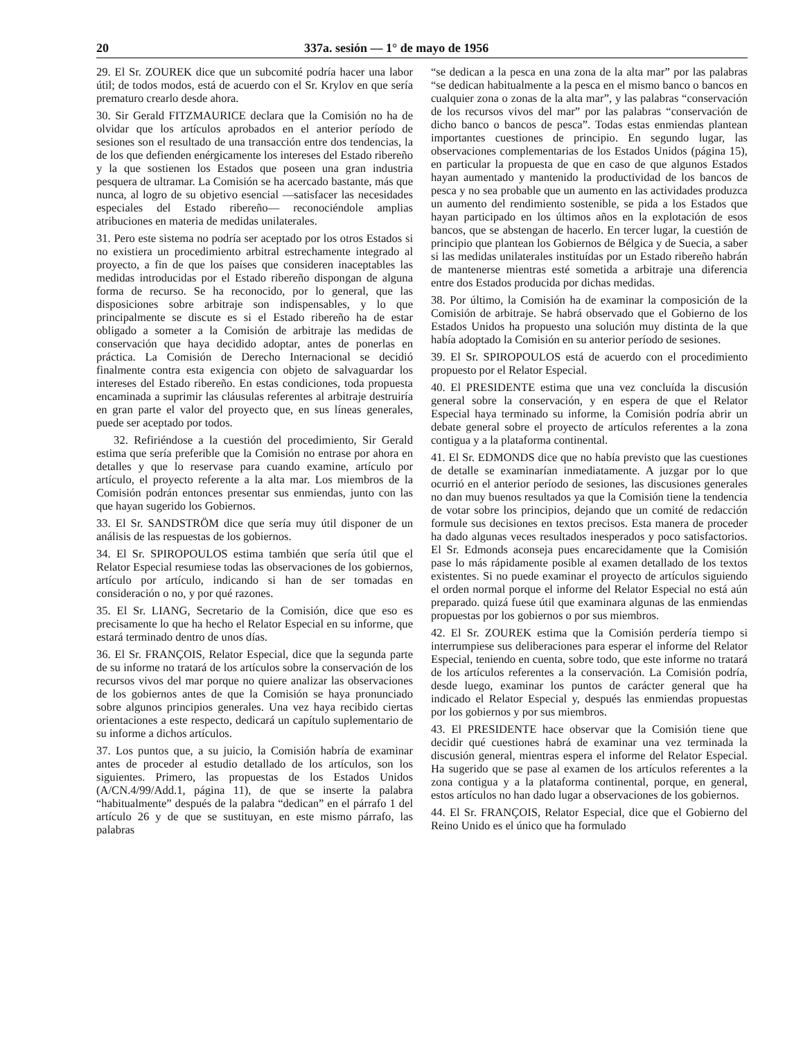20 337a. sesión — 1° de mayo de 1956
29. El Sr. ZOUREK dice que un subcomité podría hacer una labor útil; de todos modos, está de acuerdo con el Sr. Krylov en que sería prematuro crearlo desde ahora.
30. Sir Gerald FITZMAURICE declara que la Comisión no ha de olvidar que los artículos aprobados en el anterior período de sesiones son el resultado de una transacción entre dos tendencias, la de los que defienden enérgicamente los intereses del Estado ribereño y la que sostienen los Estados que poseen una gran industria pesquera de ultramar. La Comisión se ha acercado bastante, más que nunca, al logro de su objetivo esencial —satisfacer las necesidades especiales del Estado ribereño— reconociéndole amplias atribuciones en materia de medidas unilaterales.
31. Pero este sistema no podría ser aceptado por los otros Estados si no existiera un procedimiento arbitral estrechamente integrado al proyecto, a fin de que los países que consideren inaceptables las medidas introducidas por el Estado ribereño dispongan de alguna forma de recurso. Se ha reconocido, por lo general, que las disposiciones sobre arbitraje son indispensables, y lo que principalmente se discute es si el Estado ribereño ha de estar obligado a someter a la Comisión de arbitraje las medidas de conservación que haya decidido adoptar, antes de ponerlas en práctica. La Comisión de Derecho Internacional se decidió finalmente contra esta exigencia con objeto de salvaguardar los intereses del Estado ribereño. En estas condiciones, toda propuesta encaminada a suprimir las cláusulas referentes al arbitraje destruiría en gran parte el valor del proyecto que, en sus líneas generales, puede ser aceptado por todos.
32. Refiriéndose a la cuestión del procedimiento, Sir Gerald estima que sería preferible que la Comisión no entrase por ahora en detalles y que lo reservase para cuando examine, artículo por artículo, el proyecto referente a la alta mar. Los miembros de la Comisión podrán entonces presentar sus enmiendas, junto con las que hayan sugerido los Gobiernos.
33. El Sr. SANDSTRÖM dice que sería muy útil disponer de un análisis de las respuestas de los gobiernos.
34. El Sr. SPIROPOULOS estima también que sería útil que el Relator Especial resumiese todas las observaciones de los gobiernos, artículo por artículo, indicando si han de ser tomadas en consideración o no, y por qué razones.
35. El Sr. LIANG, Secretario de la Comisión, dice que eso es precisamente lo que ha hecho el Relator Especial en su informe, que estará terminado dentro de unos días.
36. El Sr. FRANÇOIS, Relator Especial, dice que la segunda parte de su informe no tratará de los artículos sobre la conservación de los recursos vivos del mar porque no quiere analizar las observaciones de los gobiernos antes de que la Comisión se haya pronunciado sobre algunos principios generales. Una vez haya recibido ciertas orientaciones a este respecto, dedicará un capítulo suplementario de su informe a dichos artículos.
37. Los puntos que, a su juicio, la Comisión habría de examinar antes de proceder al estudio detallado de los artículos, son los siguientes. Primero, las propuestas de los Estados Unidos (A/CN.4/99/Add.1, página 11), de que se inserte la palabra “habitualmente” después de la palabra “dedican” en el párrafo 1 del artículo 26 y de que se sustituyan, en este mismo párrafo, las palabras
“se dedican a la pesca en una zona de la alta mar” por las palabras “se dedican habitualmente a la pesca en el mismo banco o bancos en cualquier zona o zonas de la alta mar”, y las palabras “conservación de los recursos vivos del mar” por las palabras “conservación de dicho banco o bancos de pesca”. Todas estas enmiendas plantean importantes cuestiones de principio. En segundo lugar, las observaciones complementarias de los Estados Unidos (página 15), en particular la propuesta de que en caso de que algunos Estados hayan aumentado y mantenido la productividad de los bancos de pesca y no sea probable que un aumento en las actividades produzca un aumento del rendimiento sostenible, se pida a los Estados que hayan participado en los últimos años en la explotación de esos bancos, que se abstengan de hacerlo. En tercer lugar, la cuestión de principio que plantean los Gobiernos de Bélgica y de Suecia, a saber si las medidas unilaterales instituídas por un Estado ribereño habrán de mantenerse mientras esté sometida a arbitraje una diferencia entre dos Estados producida por dichas medidas.
38. Por último, la Comisión ha de examinar la composición de la Comisión de arbitraje. Se habrá observado que el Gobierno de los Estados Unidos ha propuesto una solución muy distinta de la que había adoptado la Comisión en su anterior período de sesiones.
39. El Sr. SPIROPOULOS está de acuerdo con el procedimiento propuesto por el Relator Especial.
40. El PRESIDENTE estima que una vez concluída la discusión general sobre la conservación, y en espera de que el Relator Especial haya terminado su informe, la Comisión podría abrir un debate general sobre el proyecto de artículos referentes a la zona contigua y a la plataforma continental.
41. El Sr. EDMONDS dice que no había previsto que las cuestiones de detalle se examinarían inmediatamente. A juzgar por lo que ocurrió en el anterior período de sesiones, las discusiones generales no dan muy buenos resultados ya que la Comisión tiene la tendencia de votar sobre los principios, dejando que un comité de redacción formule sus decisiones en textos precisos. Esta manera de proceder ha dado algunas veces resultados inesperados y poco satisfactorios. El Sr. Edmonds aconseja pues encarecidamente que la Comisión pase lo más rápidamente posible al examen detallado de los textos existentes. Si no puede examinar el proyecto de artículos siguiendo el orden normal porque el informe del Relator Especial no está aún preparado. quizá fuese útil que examinara algunas de las enmiendas propuestas por los gobiernos o por sus miembros.
42. El Sr. ZOUREK estima que la Comisión perdería tiempo si interrumpiese sus deliberaciones para esperar el informe del Relator Especial, teniendo en cuenta, sobre todo, que este informe no tratará de los artículos referentes a la conservación. La Comisión podría, desde luego, examinar los puntos de carácter general que ha indicado el Relator Especial y, después las enmiendas propuestas por los gobiernos y por sus miembros.
43. El PRESIDENTE hace observar que la Comisión tiene que decidir qué cuestiones habrá de examinar una vez terminada la discusión general, mientras espera el informe del Relator Especial. Ha sugerido que se pase al examen de los artículos referentes a la zona contigua y a la plataforma continental, porque, en general, estos artículos no han dado lugar a observaciones de los gobiernos.
44. El Sr. FRANÇOIS, Relator Especial, dice que el Gobierno del Reino Unido es el único que ha formulado